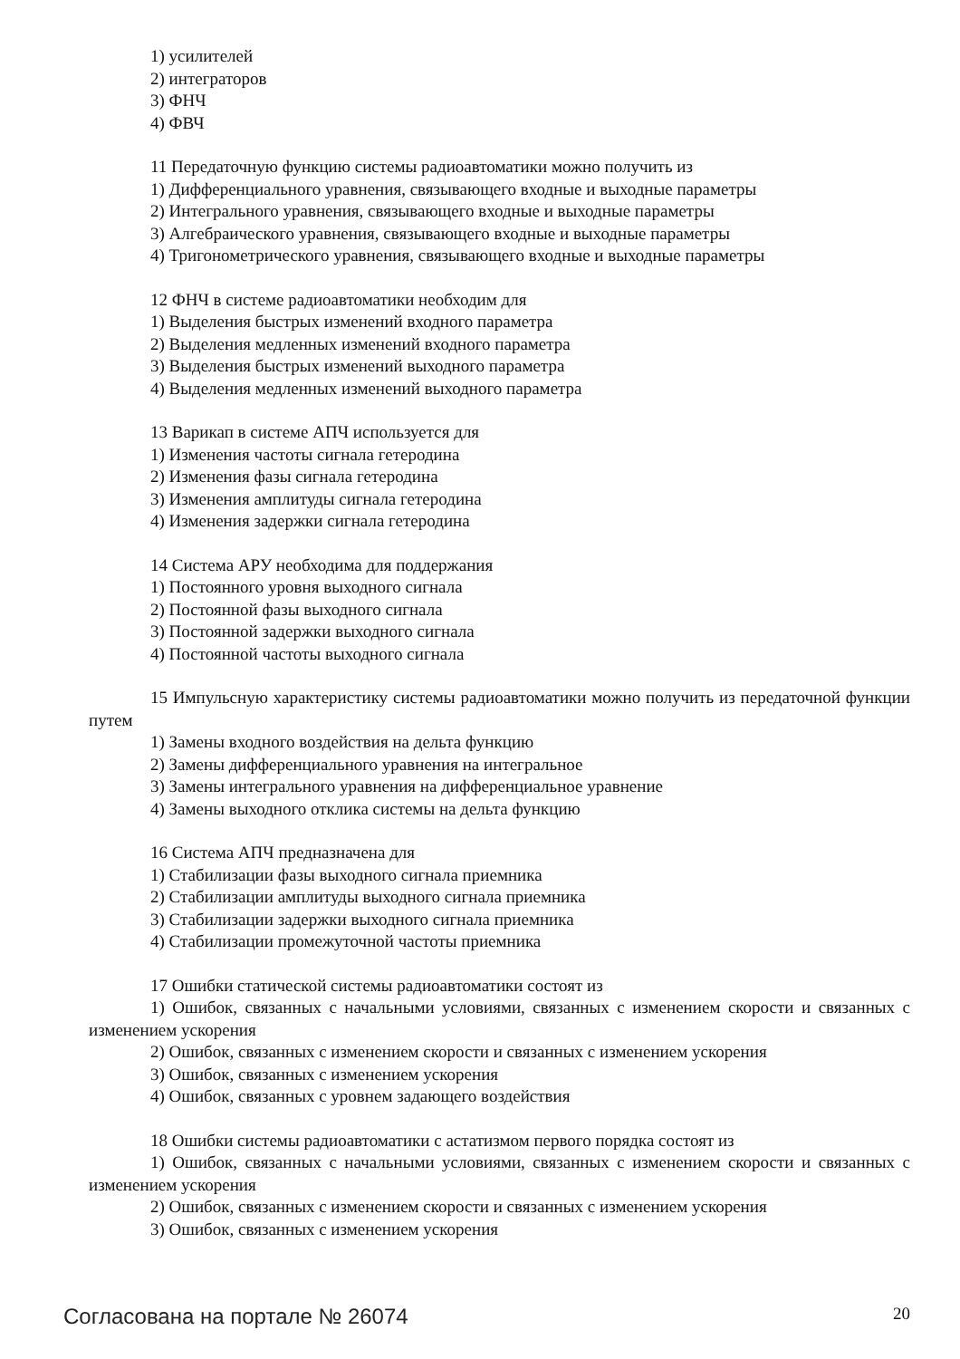1) усилителей
2) интеграторов
3) ФНЧ
4) ФВЧ
11 Передаточную функцию системы радиоавтоматики можно получить из
1) Дифференциального уравнения, связывающего входные и выходные параметры
2) Интегрального уравнения, связывающего входные и выходные параметры
3) Алгебраического уравнения, связывающего входные и выходные параметры
4) Тригонометрического уравнения, связывающего входные и выходные параметры
12 ФНЧ в системе радиоавтоматики необходим для
1) Выделения быстрых изменений входного параметра
2) Выделения медленных изменений входного параметра
3) Выделения быстрых изменений выходного параметра
4) Выделения медленных изменений выходного параметра
13 Варикап в системе АПЧ используется для
1) Изменения частоты сигнала гетеродина
2) Изменения фазы сигнала гетеродина
3) Изменения амплитуды сигнала гетеродина
4) Изменения задержки сигнала гетеродина
14 Система АРУ необходима для поддержания
1) Постоянного уровня выходного сигнала
2) Постоянной фазы выходного сигнала
3) Постоянной задержки выходного сигнала
4) Постоянной частоты выходного сигнала
15 Импульсную характеристику системы радиоавтоматики можно получить из передаточной функции путем
1) Замены входного воздействия на дельта функцию
2) Замены дифференциального уравнения на интегральное
3) Замены интегрального уравнения на дифференциальное уравнение
4) Замены выходного отклика системы на дельта функцию
16 Система АПЧ предназначена для
1) Стабилизации фазы выходного сигнала приемника
2) Стабилизации амплитуды выходного сигнала приемника
3) Стабилизации задержки выходного сигнала приемника
4) Стабилизации промежуточной частоты приемника
17 Ошибки статической системы радиоавтоматики состоят из
1) Ошибок, связанных с начальными условиями, связанных с изменением скорости и связанных с изменением ускорения
2) Ошибок, связанных с изменением скорости и связанных с изменением ускорения
3) Ошибок, связанных с изменением ускорения
4) Ошибок, связанных с уровнем задающего воздействия
18 Ошибки системы радиоавтоматики с астатизмом первого порядка состоят из
1) Ошибок, связанных с начальными условиями, связанных с изменением скорости и связанных с изменением ускорения
2) Ошибок, связанных с изменением скорости и связанных с изменением ускорения
3) Ошибок, связанных с изменением ускорения
Согласована на портале № 26074 20